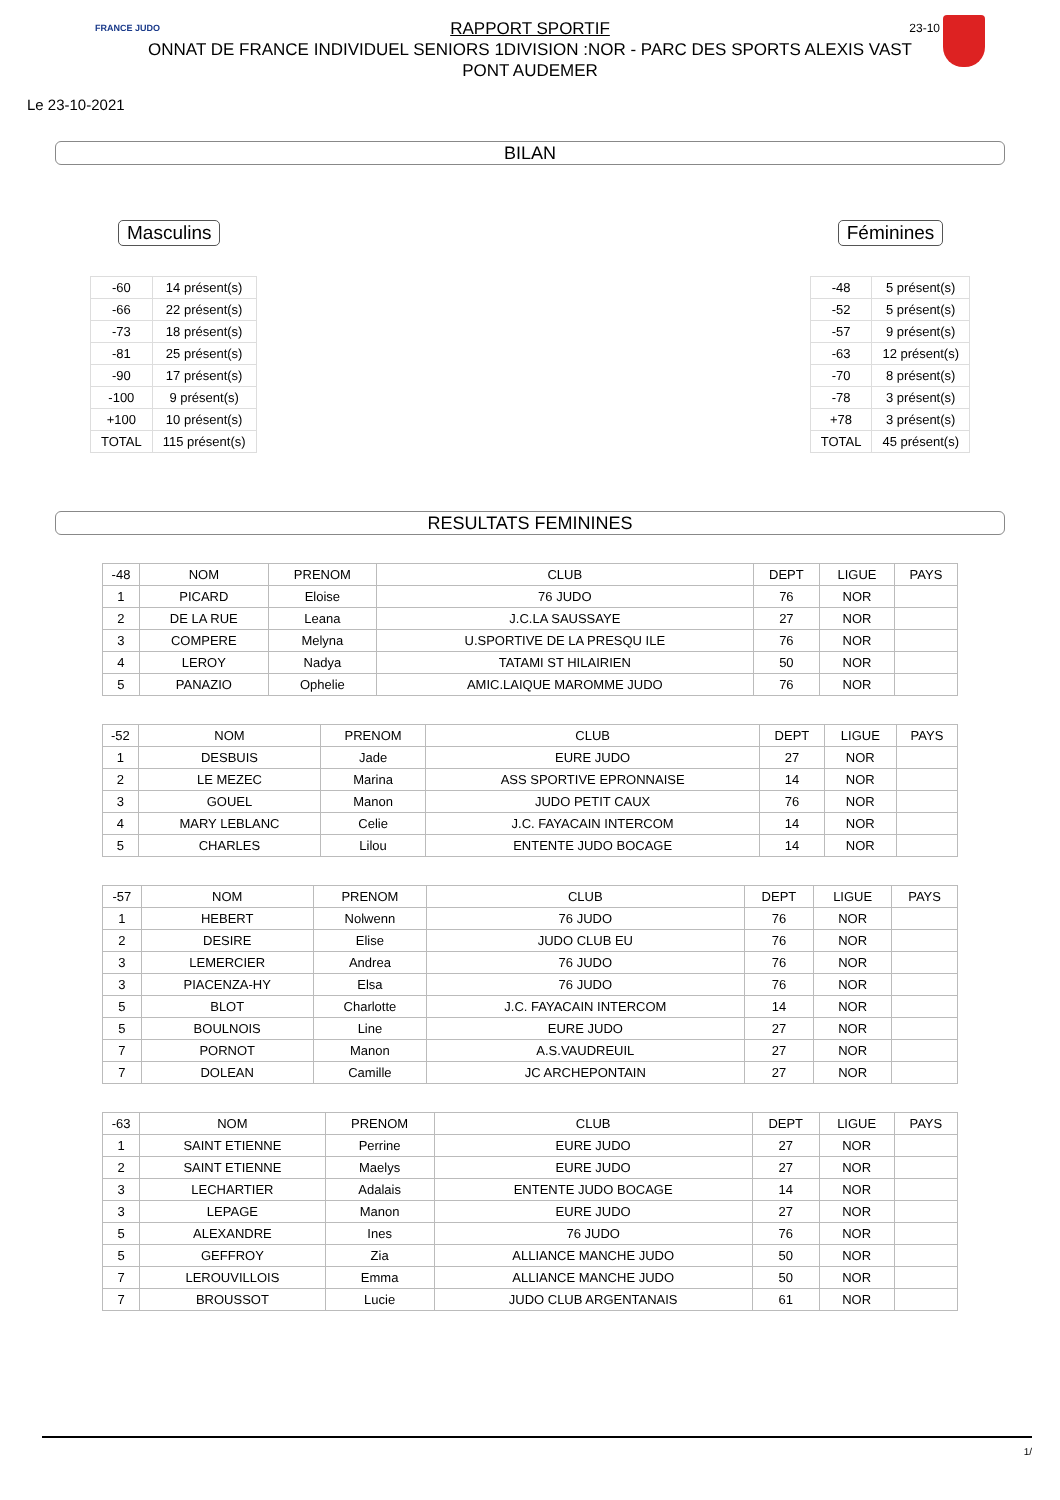FRANCE JUDO 23-10
RAPPORT SPORTIF
ONNAT DE FRANCE INDIVIDUEL SENIORS 1DIVISION :NOR - PARC DES SPORTS ALEXIS VAST
PONT AUDEMER
Le 23-10-2021
BILAN
Masculins
| -60 | 14 présent(s) |
| -66 | 22 présent(s) |
| -73 | 18 présent(s) |
| -81 | 25 présent(s) |
| -90 | 17 présent(s) |
| -100 | 9 présent(s) |
| +100 | 10 présent(s) |
| TOTAL | 115 présent(s) |
Féminines
| -48 | 5 présent(s) |
| -52 | 5 présent(s) |
| -57 | 9 présent(s) |
| -63 | 12 présent(s) |
| -70 | 8 présent(s) |
| -78 | 3 présent(s) |
| +78 | 3 présent(s) |
| TOTAL | 45 présent(s) |
RESULTATS FEMININES
| -48 | NOM | PRENOM | CLUB | DEPT | LIGUE | PAYS |
| --- | --- | --- | --- | --- | --- | --- |
| 1 | PICARD | Eloise | 76 JUDO | 76 | NOR | |
| 2 | DE LA RUE | Leana | J.C.LA SAUSSAYE | 27 | NOR | |
| 3 | COMPERE | Melyna | U.SPORTIVE DE LA PRESQU ILE | 76 | NOR | |
| 4 | LEROY | Nadya | TATAMI ST HILAIRIEN | 50 | NOR | |
| 5 | PANAZIO | Ophelie | AMIC.LAIQUE MAROMME JUDO | 76 | NOR | |
| -52 | NOM | PRENOM | CLUB | DEPT | LIGUE | PAYS |
| --- | --- | --- | --- | --- | --- | --- |
| 1 | DESBUIS | Jade | EURE JUDO | 27 | NOR | |
| 2 | LE MEZEC | Marina | ASS SPORTIVE EPRONNAISE | 14 | NOR | |
| 3 | GOUEL | Manon | JUDO PETIT CAUX | 76 | NOR | |
| 4 | MARY LEBLANC | Celie | J.C. FAYACAIN INTERCOM | 14 | NOR | |
| 5 | CHARLES | Lilou | ENTENTE JUDO BOCAGE | 14 | NOR | |
| -57 | NOM | PRENOM | CLUB | DEPT | LIGUE | PAYS |
| --- | --- | --- | --- | --- | --- | --- |
| 1 | HEBERT | Nolwenn | 76 JUDO | 76 | NOR | |
| 2 | DESIRE | Elise | JUDO CLUB EU | 76 | NOR | |
| 3 | LEMERCIER | Andrea | 76 JUDO | 76 | NOR | |
| 3 | PIACENZA-HY | Elsa | 76 JUDO | 76 | NOR | |
| 5 | BLOT | Charlotte | J.C. FAYACAIN INTERCOM | 14 | NOR | |
| 5 | BOULNOIS | Line | EURE JUDO | 27 | NOR | |
| 7 | PORNOT | Manon | A.S.VAUDREUIL | 27 | NOR | |
| 7 | DOLEAN | Camille | JC ARCHEPONTAIN | 27 | NOR | |
| -63 | NOM | PRENOM | CLUB | DEPT | LIGUE | PAYS |
| --- | --- | --- | --- | --- | --- | --- |
| 1 | SAINT ETIENNE | Perrine | EURE JUDO | 27 | NOR | |
| 2 | SAINT ETIENNE | Maelys | EURE JUDO | 27 | NOR | |
| 3 | LECHARTIER | Adalais | ENTENTE JUDO BOCAGE | 14 | NOR | |
| 3 | LEPAGE | Manon | EURE JUDO | 27 | NOR | |
| 5 | ALEXANDRE | Ines | 76 JUDO | 76 | NOR | |
| 5 | GEFFROY | Zia | ALLIANCE MANCHE JUDO | 50 | NOR | |
| 7 | LEROUVILLOIS | Emma | ALLIANCE MANCHE JUDO | 50 | NOR | |
| 7 | BROUSSOT | Lucie | JUDO CLUB ARGENTANAIS | 61 | NOR | |
1/